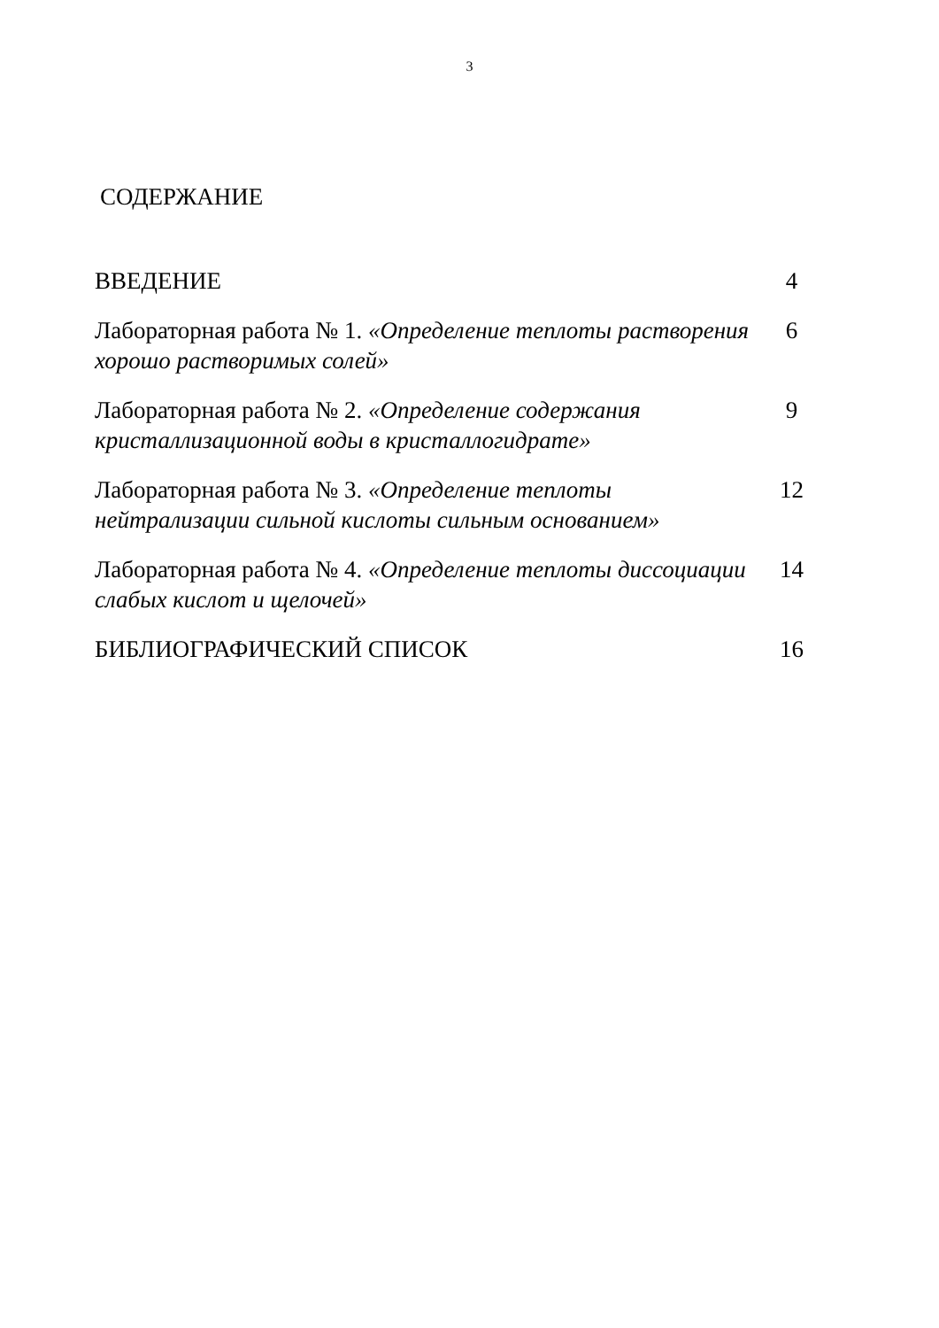3
СОДЕРЖАНИЕ
ВВЕДЕНИЕ 4
Лабораторная работа № 1. «Определение теплоты растворения хорошо растворимых солей»
6
Лабораторная работа № 2. «Определение содержания кристаллизационной воды в кристаллогидрате»
9
Лабораторная работа № 3. «Определение теплоты нейтрализации сильной кислоты сильным основанием»
12
Лабораторная работа № 4. «Определение теплоты диссоциации слабых кислот и щелочей»
14
БИБЛИОГРАФИЧЕСКИЙ СПИСОК 16